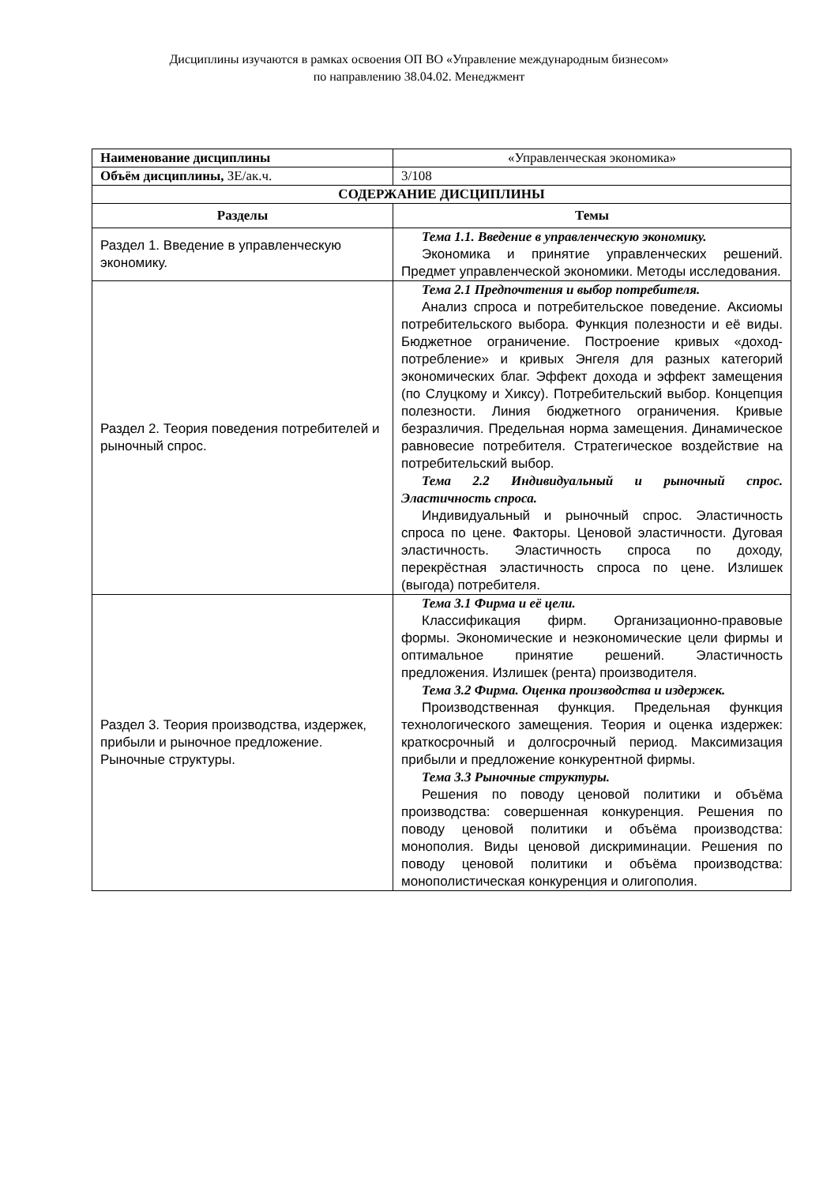Дисциплины изучаются в рамках освоения ОП ВО «Управление международным бизнесом»
по направлению 38.04.02. Менеджмент
| Наименование дисциплины | «Управленческая экономика» |
| Объём дисциплины, ЗЕ/ак.ч. | 3/108 |
| СОДЕРЖАНИЕ ДИСЦИПЛИНЫ | |
| Разделы | Темы |
| Раздел 1. Введение в управленческую экономику. | Тема 1.1. Введение в управленческую экономику. Экономика и принятие управленческих решений. Предмет управленческой экономики. Методы исследования. |
| Раздел 2. Теория поведения потребителей и рыночный спрос. | Тема 2.1 Предпочтения и выбор потребителя. Анализ спроса и потребительское поведение. Аксиомы потребительского выбора. Функция полезности и её виды. Бюджетное ограничение. Построение кривых «доход- потребление» и кривых Энгеля для разных категорий экономических благ. Эффект дохода и эффект замещения (по Слуцкому и Хиксу). Потребительский выбор. Концепция полезности. Линия бюджетного ограничения. Кривые безразличия. Предельная норма замещения. Динамическое равновесие потребителя. Стратегическое воздействие на потребительский выбор. Тема 2.2 Индивидуальный и рыночный спрос. Эластичность спроса. Индивидуальный и рыночный спрос. Эластичность спроса по цене. Факторы. Ценовой эластичности. Дуговая эластичность. Эластичность спроса по доходу, перекрёстная эластичность спроса по цене. Излишек (выгода) потребителя. |
| Раздел 3. Теория производства, издержек, прибыли и рыночное предложение. Рыночные структуры. | Тема 3.1 Фирма и её цели. Классификация фирм. Организационно-правовые формы. Экономические и неэкономические цели фирмы и оптимальное принятие решений. Эластичность предложения. Излишек (рента) производителя. Тема 3.2 Фирма. Оценка производства и издержек. Производственная функция. Предельная функция технологического замещения. Теория и оценка издержек: краткосрочный и долгосрочный период. Максимизация прибыли и предложение конкурентной фирмы. Тема 3.3 Рыночные структуры. Решения по поводу ценовой политики и объёма производства: совершенная конкуренция. Решения по поводу ценовой политики и объёма производства: монополия. Виды ценовой дискриминации. Решения по поводу ценовой политики и объёма производства: монополистическая конкуренция и олигополия. |